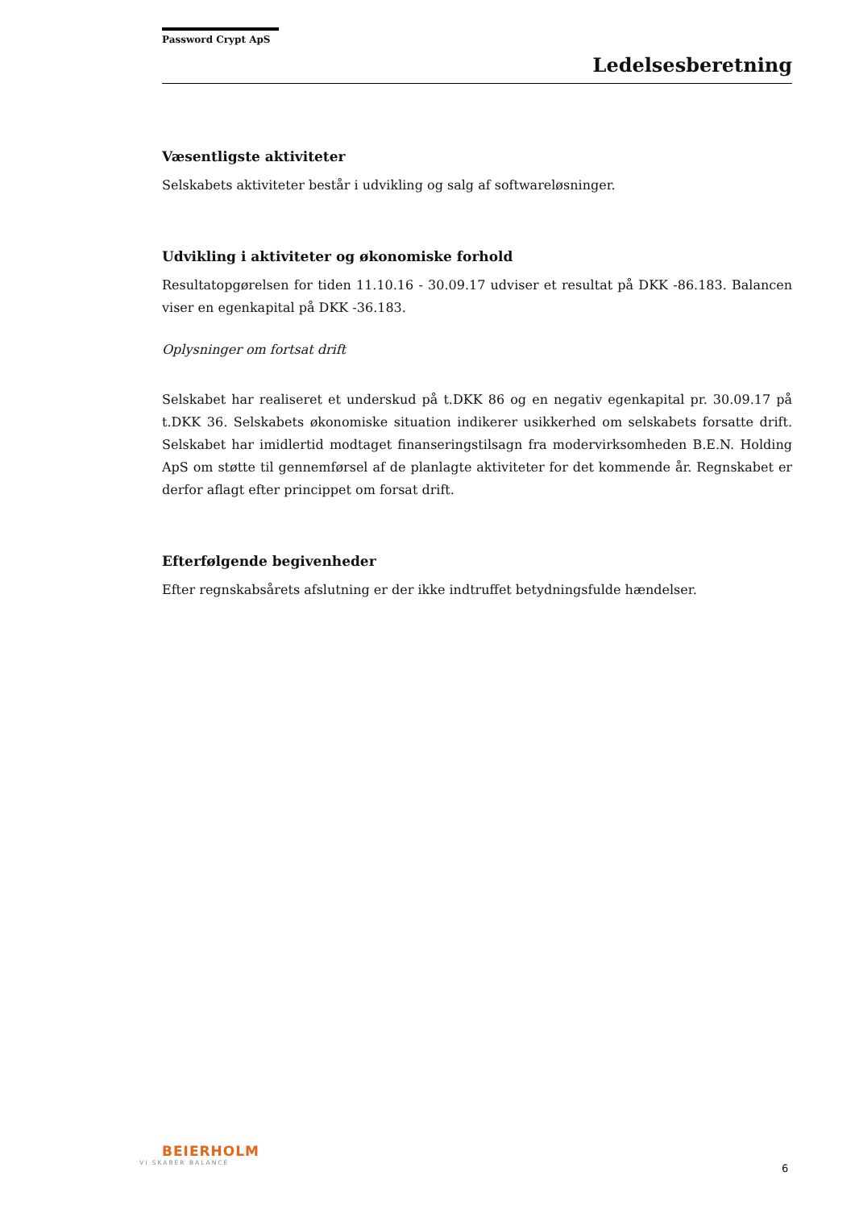Password Crypt ApS
Ledelsesberetning
Væsentligste aktiviteter
Selskabets aktiviteter består i udvikling og salg af softwareløsninger.
Udvikling i aktiviteter og økonomiske forhold
Resultatopgørelsen for tiden 11.10.16 - 30.09.17 udviser et resultat på DKK -86.183. Balancen viser en egenkapital på DKK -36.183.
Oplysninger om fortsat drift
Selskabet har realiseret et underskud på t.DKK 86 og en negativ egenkapital pr. 30.09.17 på t.DKK 36. Selskabets økonomiske situation indikerer usikkerhed om selskabets forsatte drift. Selskabet har imidlertid modtaget finanseringstilsagn fra modervirksomheden B.E.N. Holding ApS om støtte til gennemførsel af de planlagte aktiviteter for det kommende år. Regnskabet er derfor aflagt efter princippet om forsat drift.
Efterfølgende begivenheder
Efter regnskabsårets afslutning er der ikke indtruffet betydningsfulde hændelser.
BEIERHOLM
VI SKABER BALANCE
6